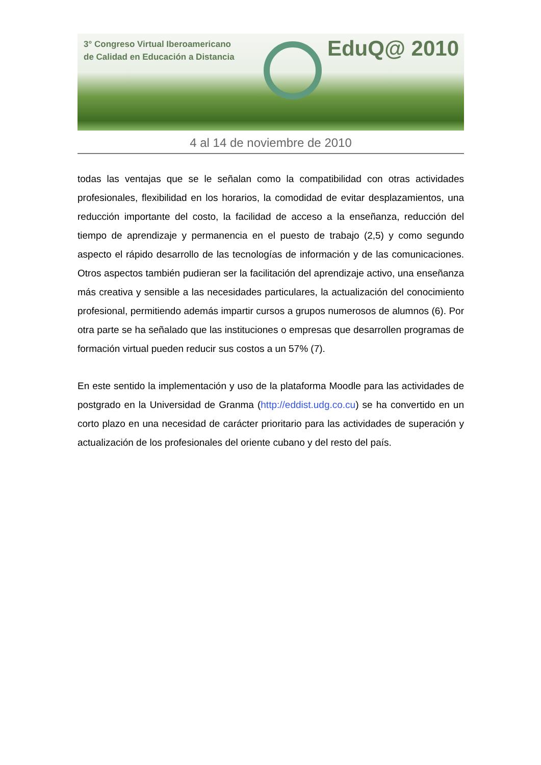3° Congreso Virtual Iberoamericano
de Calidad en Educación a Distancia
EduQ@ 2010
4 al 14 de noviembre de 2010
todas las ventajas que se le señalan como la compatibilidad con otras actividades profesionales, flexibilidad en los horarios, la comodidad de evitar desplazamientos, una reducción importante del costo, la facilidad de acceso a la enseñanza, reducción del tiempo de aprendizaje y permanencia en el puesto de trabajo (2,5) y como segundo aspecto el rápido desarrollo de las tecnologías de información y de las comunicaciones. Otros aspectos también pudieran ser la facilitación del aprendizaje activo, una enseñanza más creativa y sensible a las necesidades particulares, la actualización del conocimiento profesional, permitiendo además impartir cursos a grupos numerosos de alumnos (6). Por otra parte se ha señalado que las instituciones o empresas que desarrollen programas de formación virtual pueden reducir sus costos a un 57% (7).
En este sentido la implementación y uso de la plataforma Moodle para las actividades de postgrado en la Universidad de Granma (http://eddist.udg.co.cu) se ha convertido en un corto plazo en una necesidad de carácter prioritario para las actividades de superación y actualización de los profesionales del oriente cubano y del resto del país.